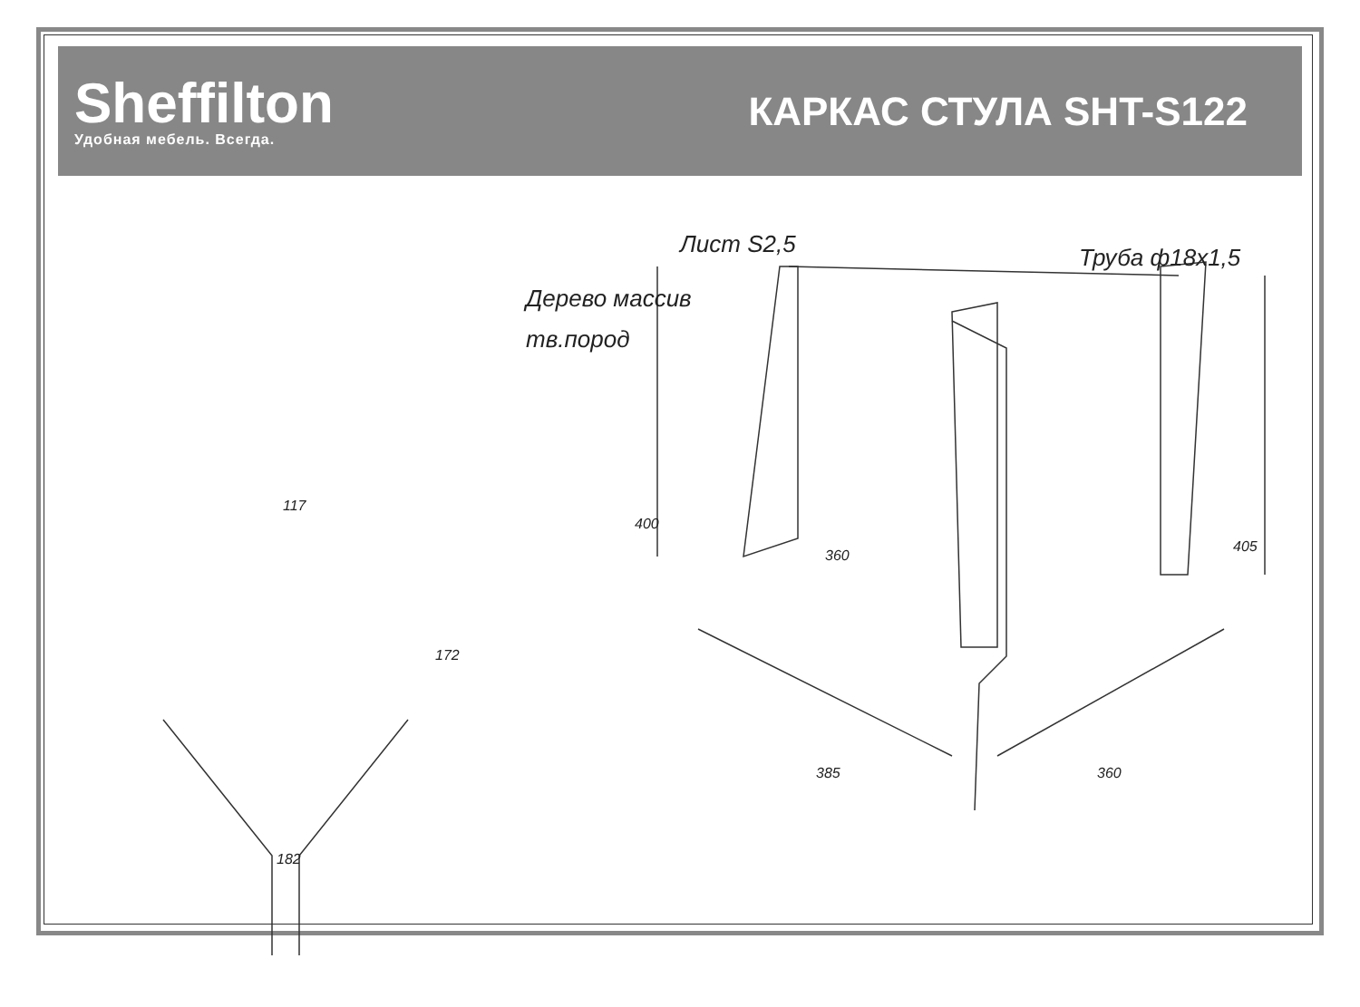Sheffilton
Удобная мебель. Всегда.
КАРКАС СТУЛА SHT-S122
Лист S2,5 Труба ф18х1,5
Дерево массив
тв.пород
117
172
182
400
360
405
385 360